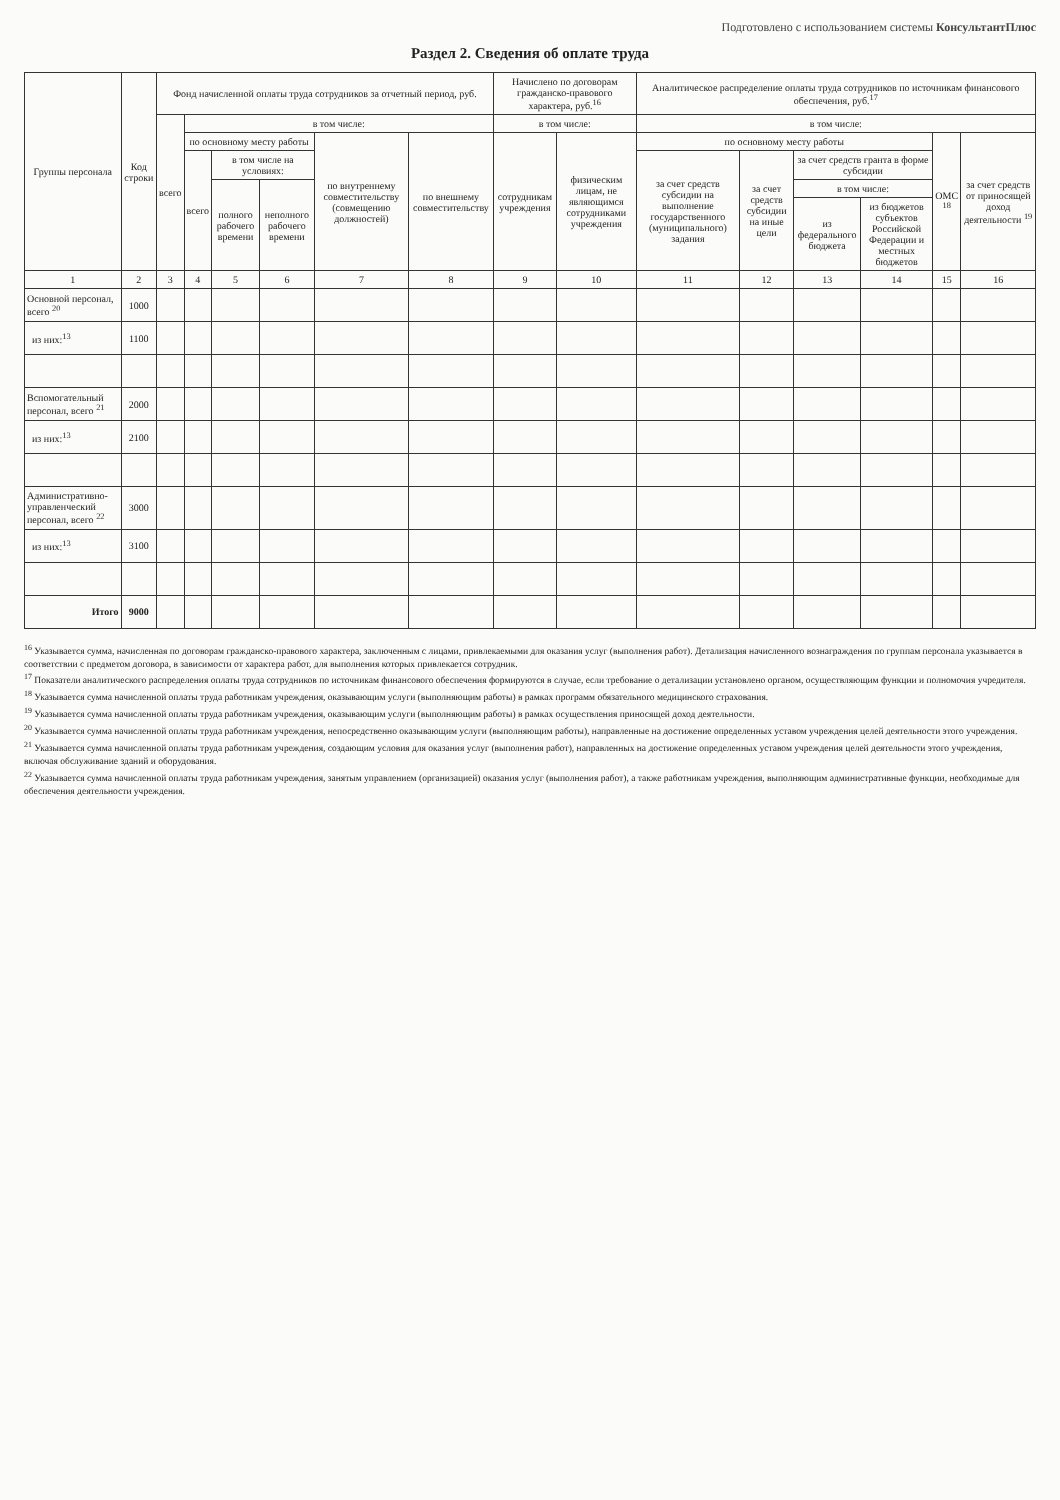Подготовлено с использованием системы КонсультантПлюс
Раздел 2. Сведения об оплате труда
| Группы персонала | Код строки | Фонд начисленной оплаты труда сотрудников за отчетный период, руб. | | | | | | Начислено по договорам гражданско-правового характера, руб.<sup>16</sup> | | Аналитическое распределение оплаты труда сотрудников по источникам финансового обеспечения, руб.<sup>17</sup> | | | | | |
| --- | --- | --- | --- | --- | --- | --- | --- | --- | --- | --- | --- | --- | --- | --- | --- |
| | | всего | в том числе: | | | | | в том числе: | | в том числе: | | | | | |
| | | | по основному месту работы | | | по внутреннему совместительству (совмещению должностей) | по внешнему совместительству | сотрудникам учреждения | физическим лицам, не являющимся сотрудниками учреждения | по основному месту работы | | | | ОМС <sup>18</sup> | за счет средств от приносящей доход деятельности <sup>19</sup> |
| | | | всего | в том числе на условиях: | | | | | | за счет средств субсидии на выполнение государственного (муниципального) задания | за счет средств субсидии на иные цели | за счет средств гранта в форме субсидии | | | |
| | | | | полного рабочего времени | неполного рабочего времени | | | | | | | в том числе: | | | |
| | | | | | | | | | | | | из федерального бюджета | из бюджетов субъектов Российской Федерации и местных бюджетов | | |
| 1 | 2 | 3 | 4 | 5 | 6 | 7 | 8 | 9 | 10 | 11 | 12 | 13 | 14 | 15 | 16 |
| Основной персонал, всего <sup>20</sup> | 1000 | | | | | | | | | | | | | | |
| из них:<sup>13</sup> | 1100 | | | | | | | | | | | | | | |
| Вспомогательный персонал, всего <sup>21</sup> | 2000 | | | | | | | | | | | | | | |
| из них:<sup>13</sup> | 2100 | | | | | | | | | | | | | | |
| Административно-управленческий персонал, всего <sup>22</sup> | 3000 | | | | | | | | | | | | | | |
| из них:<sup>13</sup> | 3100 | | | | | | | | | | | | | | |
| Итого | 9000 | | | | | | | | | | | | | | |
<sup>16</sup> Указывается сумма, начисленная по договорам гражданско-правового характера, заключенным с лицами, привлекаемыми для оказания услуг (выполнения работ). Детализация начисленного вознаграждения по группам персонала указывается в соответствии с предметом договора, в зависимости от характера работ, для выполнения которых привлекается сотрудник.
<sup>17</sup> Показатели аналитического распределения оплаты труда сотрудников по источникам финансового обеспечения формируются в случае, если требование о детализации установлено органом, осуществляющим функции и полномочия учредителя.
<sup>18</sup> Указывается сумма начисленной оплаты труда работникам учреждения, оказывающим услуги (выполняющим работы) в рамках программ обязательного медицинского страхования.
<sup>19</sup> Указывается сумма начисленной оплаты труда работникам учреждения, оказывающим услуги (выполняющим работы) в рамках осуществления приносящей доход деятельности.
<sup>20</sup> Указывается сумма начисленной оплаты труда работникам учреждения, непосредственно оказывающим услуги (выполняющим работы), направленные на достижение определенных уставом учреждения целей деятельности этого учреждения.
<sup>21</sup> Указывается сумма начисленной оплаты труда работникам учреждения, создающим условия для оказания услуг (выполнения работ), направленных на достижение определенных уставом учреждения целей деятельности этого учреждения, включая обслуживание зданий и оборудования.
<sup>22</sup> Указывается сумма начисленной оплаты труда работникам учреждения, занятым управлением (организацией) оказания услуг (выполнения работ), а также работникам учреждения, выполняющим административные функции, необходимые для обеспечения деятельности учреждения.